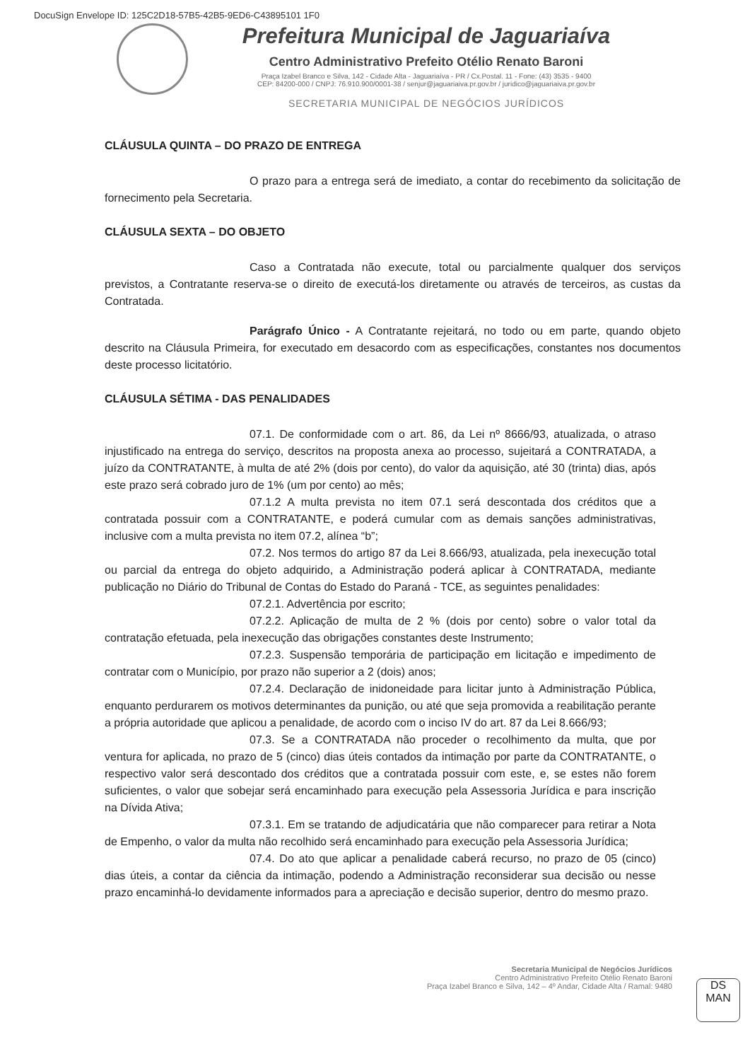DocuSign Envelope ID: 125C2D18-57B5-42B5-9ED6-C43895101 1F0
Prefeitura Municipal de Jaguariaíva
Centro Administrativo Prefeito Otélio Renato Baroni
Praça Izabel Branco e Silva, 142 - Cidade Alta - Jaguariaíva - PR / Cx.Postal. 11 - Fone: (43) 3535 - 9400
CEP: 84200-000 / CNPJ: 76.910.900/0001-38 / senjur@jaguariaiva.pr.gov.br / juridico@jaguariaiva.pr.gov.br
SECRETARIA MUNICIPAL DE NEGÓCIOS JURÍDICOS
CLÁUSULA QUINTA – DO PRAZO DE ENTREGA
O prazo para a entrega será de imediato, a contar do recebimento da solicitação de fornecimento pela Secretaria.
CLÁUSULA SEXTA – DO OBJETO
Caso a Contratada não execute, total ou parcialmente qualquer dos serviços previstos, a Contratante reserva-se o direito de executá-los diretamente ou através de terceiros, as custas da Contratada.
Parágrafo Único - A Contratante rejeitará, no todo ou em parte, quando objeto descrito na Cláusula Primeira, for executado em desacordo com as especificações, constantes nos documentos deste processo licitatório.
CLÁUSULA SÉTIMA - DAS PENALIDADES
07.1. De conformidade com o art. 86, da Lei nº 8666/93, atualizada, o atraso injustificado na entrega do serviço, descritos na proposta anexa ao processo, sujeitará a CONTRATADA, a juízo da CONTRATANTE, à multa de até 2% (dois por cento), do valor da aquisição, até 30 (trinta) dias, após este prazo será cobrado juro de 1% (um por cento) ao mês;
07.1.2 A multa prevista no item 07.1 será descontada dos créditos que a contratada possuir com a CONTRATANTE, e poderá cumular com as demais sanções administrativas, inclusive com a multa prevista no item 07.2, alínea “b”;
07.2. Nos termos do artigo 87 da Lei 8.666/93, atualizada, pela inexecução total ou parcial da entrega do objeto adquirido, a Administração poderá aplicar à CONTRATADA, mediante publicação no Diário do Tribunal de Contas do Estado do Paraná - TCE, as seguintes penalidades:
07.2.1. Advertência por escrito;
07.2.2. Aplicação de multa de 2 % (dois por cento) sobre o valor total da contratação efetuada, pela inexecução das obrigações constantes deste Instrumento;
07.2.3. Suspensão temporária de participação em licitação e impedimento de contratar com o Município, por prazo não superior a 2 (dois) anos;
07.2.4. Declaração de inidoneidade para licitar junto à Administração Pública, enquanto perdurarem os motivos determinantes da punição, ou até que seja promovida a reabilitação perante a própria autoridade que aplicou a penalidade, de acordo com o inciso IV do art. 87 da Lei 8.666/93;
07.3. Se a CONTRATADA não proceder o recolhimento da multa, que por ventura for aplicada, no prazo de 5 (cinco) dias úteis contados da intimação por parte da CONTRATANTE, o respectivo valor será descontado dos créditos que a contratada possuir com este, e, se estes não forem suficientes, o valor que sobejar será encaminhado para execução pela Assessoria Jurídica e para inscrição na Dívida Ativa;
07.3.1. Em se tratando de adjudicatária que não comparecer para retirar a Nota de Empenho, o valor da multa não recolhido será encaminhado para execução pela Assessoria Jurídica;
07.4. Do ato que aplicar a penalidade caberá recurso, no prazo de 05 (cinco) dias úteis, a contar da ciência da intimação, podendo a Administração reconsiderar sua decisão ou nesse prazo encaminhá-lo devidamente informados para a apreciação e decisão superior, dentro do mesmo prazo.
Secretaria Municipal de Negócios Jurídicos
Centro Administrativo Prefeito Otélio Renato Baroni
Praça Izabel Branco e Silva, 142 – 4º Andar, Cidade Alta / Ramal: 9480
DS
MAN